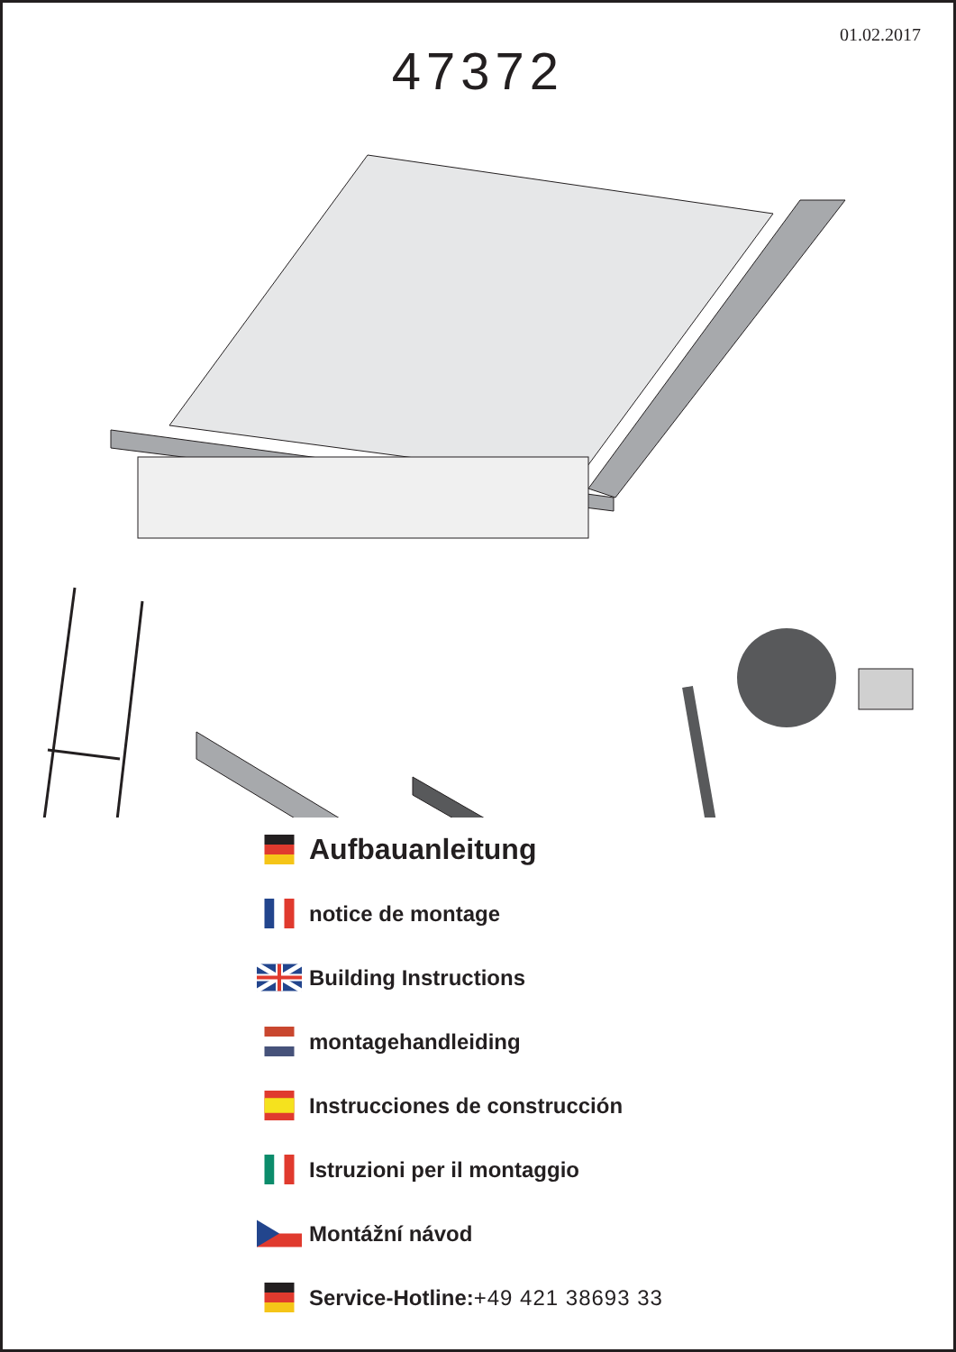01.02.2017
47372
Aufbauanleitung
notice de montage
Building Instructions
montagehandleiding
Instrucciones de construcción
Istruzioni per il montaggio
Montážní návod
Service-Hotline: +49 421 38693 33